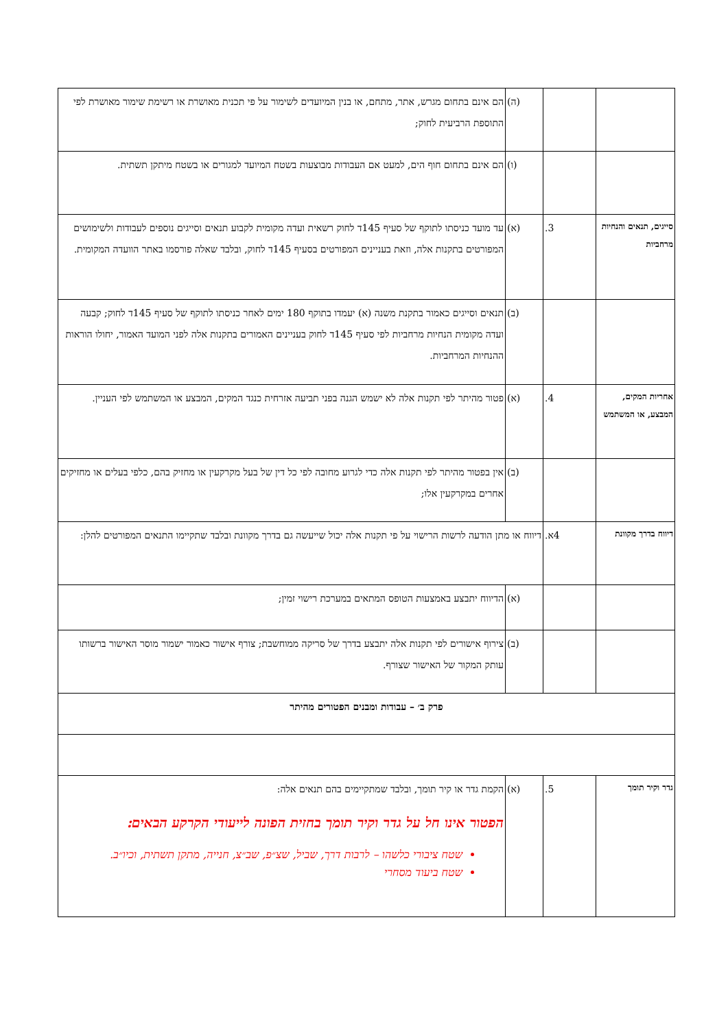| | | (ה) | הם אינם בתחום מגרש, אתר, מתחם, או בנין המיועדים לשימור על פי תכנית מאושרת או רשימת שימור מאושרת לפי התוספת הרביעית לחוק; |
| | | (ו) | הם אינם בתחום חוף הים, למעט אם העבודות מבוצעות בשטח המיועד למגורים או בשטח מיתקן תשתית. |
| סייגים, תנאים והנחיות מרחביות | 3. | (א) | עד מועד כניסתו לתוקף של סעיף 145ד לחוק רשאית ועדה מקומית לקבוע תנאים וסייגים נוספים לעבודות ולשימושים המפורטים בתקנות אלה, וזאת בעניינים המפורטים בסעיף 145ד לחוק, ובלבד שאלה פורסמו באתר הוועדה המקומית. |
| | | (ב) | תנאים וסייגים כאמור בתקנת משנה (א) יעמדו בתוקף 180 ימים לאחר כניסתו לתוקף של סעיף 145ד לחוק; קבעה ועדה מקומית הנחיות מרחביות לפי סעיף 145ד לחוק בעניינים האמורים בתקנות אלה לפני המועד האמור, יחולו הוראות ההנחיות המרחביות. |
| אחריות המקים, המבצע, או המשתמש | 4. | (א) | פטור מהיתר לפי תקנות אלה לא ישמש הגנה בפני תביעה אזרחית כנגד המקים, המבצע או המשתמש לפי העניין. |
| | | (ב) | אין בפטור מהיתר לפי תקנות אלה כדי לגרוע מחובה לפי כל דין של בעל מקרקעין או מחזיק בהם, כלפי בעלים או מחזיקים אחרים במקרקעין אלו; |
| דיווח בדרך מקוונת | 4א. | דיווח או מתן הודעה לרשות הרישוי על פי תקנות אלה יכול שייעשה גם בדרך מקוונת ובלבד שתקיימו התנאים המפורטים להלן: | |
| | | (א) | הדיווח יתבצע באמצעות הטופס המתאים במערכת רישוי זמין; |
| | | (ב) | צירוף אישורים לפי תקנות אלה יתבצע בדרך של סריקה ממוחשבת; צורף אישור כאמור ישמור מוסר האישור ברשותו עותק המקור של האישור שצורף. |
| פרק ב׳ – עבודות ומבנים הפטורים מהיתר | | | |
| גדר וקיר תומך | 5. | (א) | הקמת גדר או קיר תומך, ובלבד שמתקיימים בהם תנאים אלה: הפטור אינו חל על גדר וקיר תומך בחזית הפונה לייעודי הקרקע הבאים: שטח ציבורי כלשהו – לרבות דרך, שביל, שצ״פ, שב״צ, חנייה, מתקן תשתית, וכיו״ב. שטח ביעוד מסחרי |